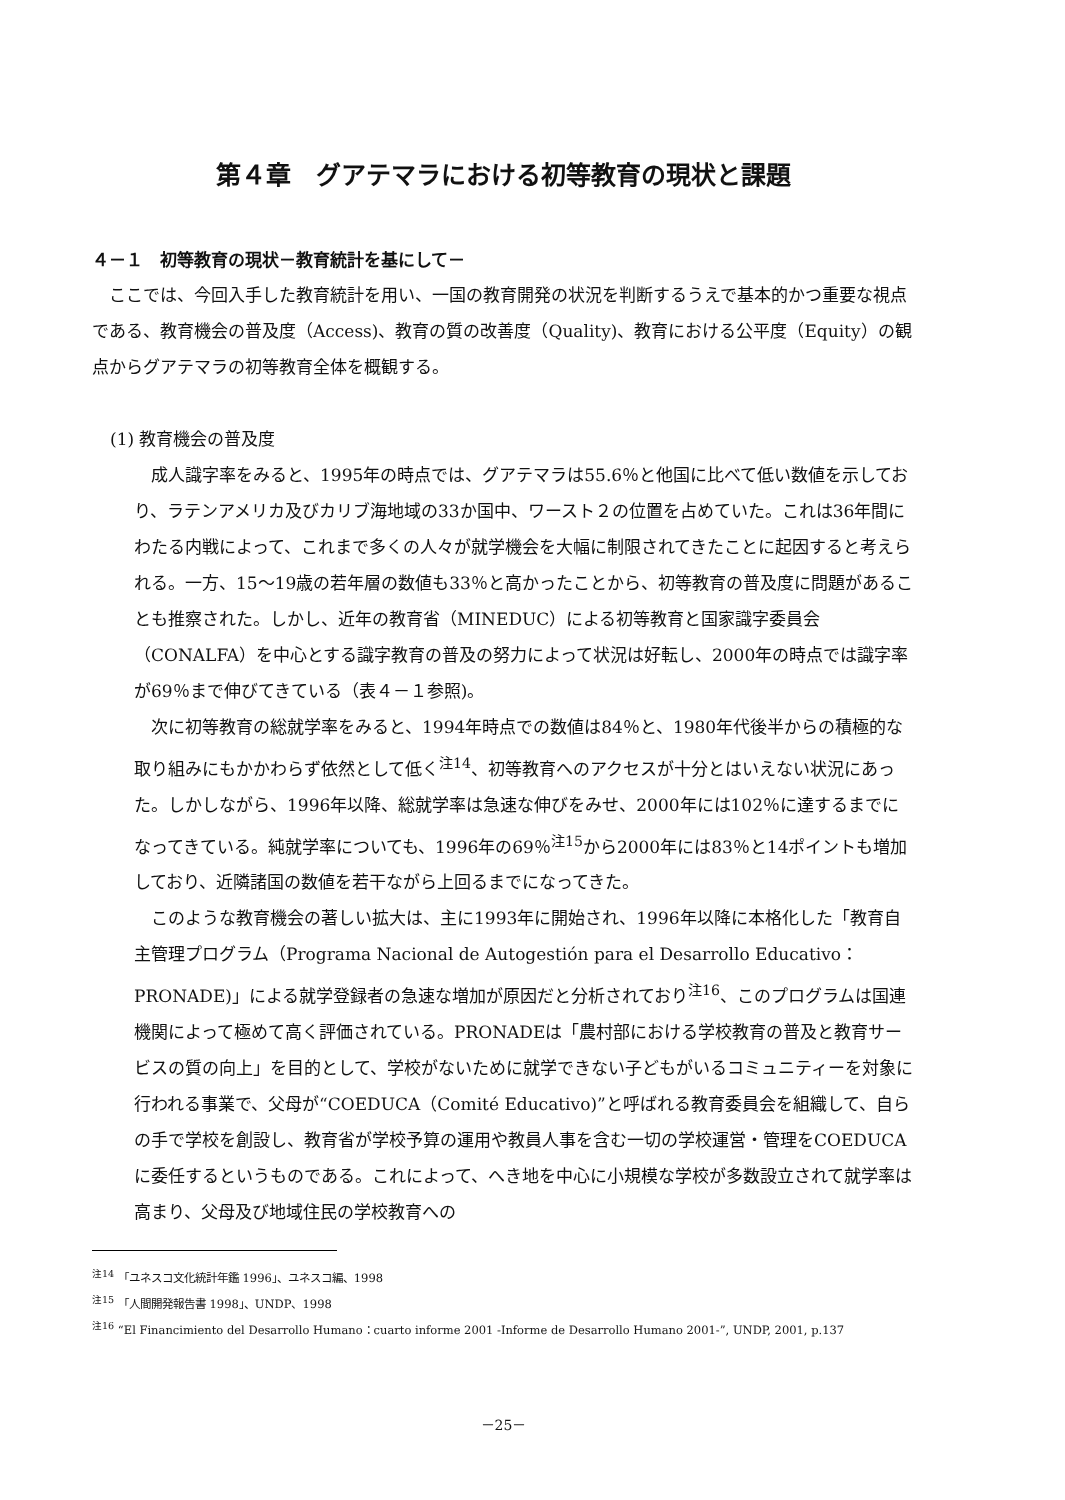第４章　グアテマラにおける初等教育の現状と課題
４－１　初等教育の現状－教育統計を基にして－
ここでは、今回入手した教育統計を用い、一国の教育開発の状況を判断するうえで基本的かつ重要な視点である、教育機会の普及度（Access)、教育の質の改善度（Quality)、教育における公平度（Equity）の観点からグアテマラの初等教育全体を概観する。
(1) 教育機会の普及度
成人識字率をみると、1995年の時点では、グアテマラは55.6％と他国に比べて低い数値を示しており、ラテンアメリカ及びカリブ海地域の33か国中、ワースト２の位置を占めていた。これは36年間にわたる内戦によって、これまで多くの人々が就学機会を大幅に制限されてきたことに起因すると考えられる。一方、15～19歳の若年層の数値も33％と高かったことから、初等教育の普及度に問題があることも推察された。しかし、近年の教育省（MINEDUC）による初等教育と国家識字委員会（CONALFA）を中心とする識字教育の普及の努力によって状況は好転し、2000年の時点では識字率が69％まで伸びてきている（表４－１参照)。
次に初等教育の総就学率をみると、1994年時点での数値は84％と、1980年代後半からの積極的な取り組みにもかかわらず依然として低く<sup>注14</sup>、初等教育へのアクセスが十分とはいえない状況にあった。しかしながら、1996年以降、総就学率は急速な伸びをみせ、2000年には102％に達するまでになってきている。純就学率についても、1996年の69％<sup>注15</sup>から2000年には83％と14ポイントも増加しており、近隣諸国の数値を若干ながら上回るまでになってきた。
このような教育機会の著しい拡大は、主に1993年に開始され、1996年以降に本格化した「教育自主管理プログラム（Programa Nacional de Autogestión para el Desarrollo Educativo：PRONADE)」による就学登録者の急速な増加が原因だと分析されており<sup>注16</sup>、このプログラムは国連機関によって極めて高く評価されている。PRONADEは「農村部における学校教育の普及と教育サービスの質の向上」を目的として、学校がないために就学できない子どもがいるコミュニティーを対象に行われる事業で、父母が“COEDUCA（Comité Educativo)”と呼ばれる教育委員会を組織して、自らの手で学校を創設し、教育省が学校予算の運用や教員人事を含む一切の学校運営・管理をCOEDUCAに委任するというものである。これによって、へき地を中心に小規模な学校が多数設立されて就学率は高まり、父母及び地域住民の学校教育への
<sup>注14</sup> 「ユネスコ文化統計年鑑 1996」、ユネスコ編、1998
<sup>注15</sup> 「人間開発報告書 1998」、UNDP、1998
<sup>注16</sup> “El Financimiento del Desarrollo Humano：cuarto informe 2001 -Informe de Desarrollo Humano 2001-”, UNDP, 2001, p.137
－25－